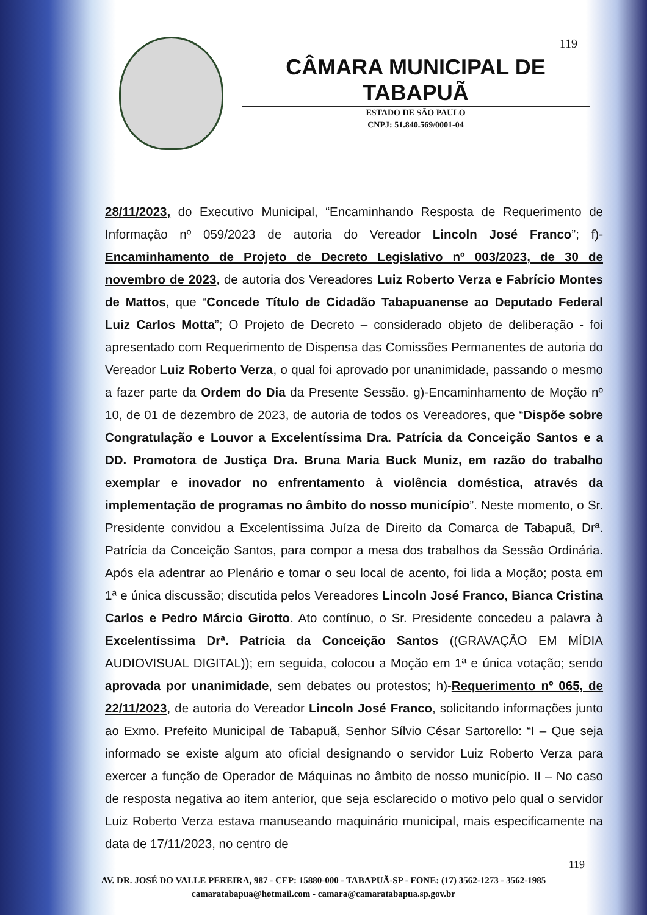119
CÂMARA MUNICIPAL DE TABAPUÃ
ESTADO DE SÃO PAULO
CNPJ: 51.840.569/0001-04
28/11/2023, do Executivo Municipal, “Encaminhando Resposta de Requerimento de Informação nº 059/2023 de autoria do Vereador Lincoln José Franco”; f)- Encaminhamento de Projeto de Decreto Legislativo nº 003/2023, de 30 de novembro de 2023, de autoria dos Vereadores Luiz Roberto Verza e Fabrício Montes de Mattos, que “Concede Título de Cidadão Tabapuanense ao Deputado Federal Luiz Carlos Motta”; O Projeto de Decreto – considerado objeto de deliberação - foi apresentado com Requerimento de Dispensa das Comissões Permanentes de autoria do Vereador Luiz Roberto Verza, o qual foi aprovado por unanimidade, passando o mesmo a fazer parte da Ordem do Dia da Presente Sessão. g)-Encaminhamento de Moção nº 10, de 01 de dezembro de 2023, de autoria de todos os Vereadores, que “Dispõe sobre Congratulação e Louvor a Excelentíssima Dra. Patrícia da Conceição Santos e a DD. Promotora de Justiça Dra. Bruna Maria Buck Muniz, em razão do trabalho exemplar e inovador no enfrentamento à violência doméstica, através da implementação de programas no âmbito do nosso município”. Neste momento, o Sr. Presidente convidou a Excelentíssima Juíza de Direito da Comarca de Tabapuã, Drª. Patrícia da Conceição Santos, para compor a mesa dos trabalhos da Sessão Ordinária. Após ela adentrar ao Plenário e tomar o seu local de acento, foi lida a Moção; posta em 1ª e única discussão; discutida pelos Vereadores Lincoln José Franco, Bianca Cristina Carlos e Pedro Márcio Girotto. Ato contínuo, o Sr. Presidente concedeu a palavra à Excelentíssima Drª. Patrícia da Conceição Santos ((GRAVAÇÃO EM MÍDIA AUDIOVISUAL DIGITAL)); em seguida, colocou a Moção em 1ª e única votação; sendo aprovada por unanimidade, sem debates ou protestos; h)-Requerimento nº 065, de 22/11/2023, de autoria do Vereador Lincoln José Franco, solicitando informações junto ao Exmo. Prefeito Municipal de Tabapuã, Senhor Sílvio César Sartorello: “I – Que seja informado se existe algum ato oficial designando o servidor Luiz Roberto Verza para exercer a função de Operador de Máquinas no âmbito de nosso município. II – No caso de resposta negativa ao item anterior, que seja esclarecido o motivo pelo qual o servidor Luiz Roberto Verza estava manuseando maquinário municipal, mais especificamente na data de 17/11/2023, no centro de
119
AV. DR. JOSÉ DO VALLE PEREIRA, 987 - CEP: 15880-000 - TABAPUÃ-SP - FONE: (17) 3562-1273 - 3562-1985
camaratabapua@hotmail.com - camara@camaratabapua.sp.gov.br